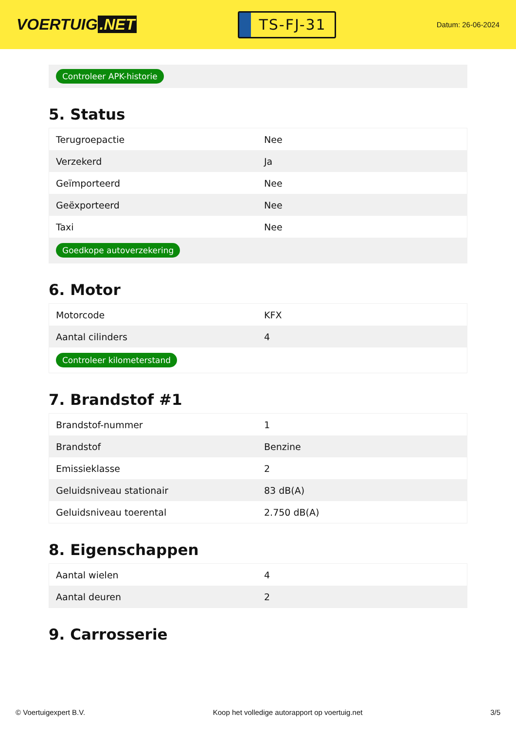VOERTUIG.NET
TS-FJ-31
Datum: 26-06-2024
Controleer APK-historie
5. Status
| Terugroepactie | Nee |
| Verzekerd | Ja |
| Geïmporteerd | Nee |
| Geëxporteerd | Nee |
| Taxi | Nee |
| Goedkope autoverzekering | |
6. Motor
| Motorcode | KFX |
| Aantal cilinders | 4 |
| Controleer kilometerstand | |
7. Brandstof #1
| Brandstof-nummer | 1 |
| Brandstof | Benzine |
| Emissieklasse | 2 |
| Geluidsniveau stationair | 83 dB(A) |
| Geluidsniveau toerental | 2.750 dB(A) |
8. Eigenschappen
| Aantal wielen | 4 |
| Aantal deuren | 2 |
9. Carrosserie
© Voertuigexpert B.V. Koop het volledige autorapport op voertuig.net 3/5